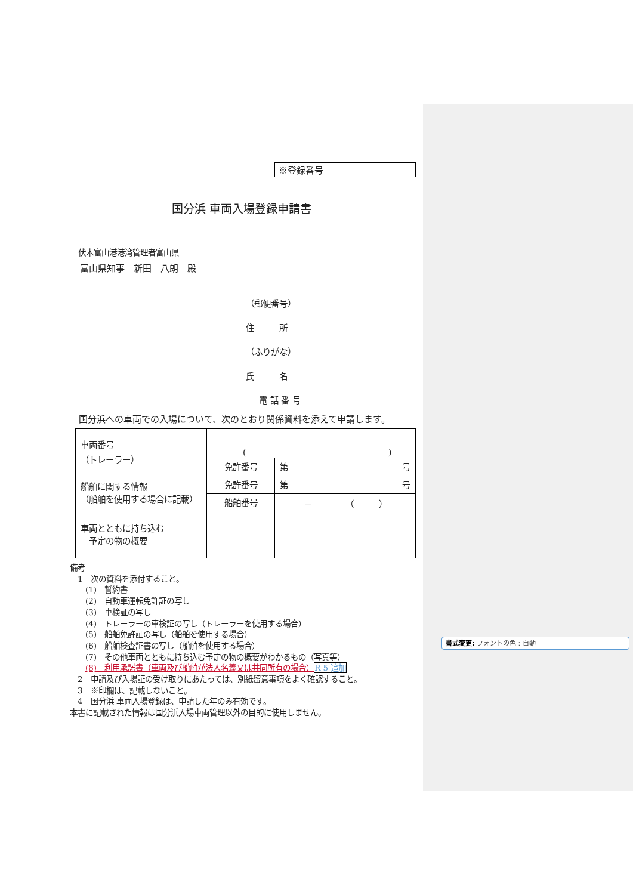| ※登録番号 | |
国分浜 車両入場登録申請書
伏木富山港港湾管理者富山県
富山県知事　新田　八朗　殿
（郵便番号）
住　　　所
（ふりがな）
氏　　　名
電 話 番 号
国分浜への車両での入場について、次のとおり関係資料を添えて申請します。
| 車両番号 （トレーラー） | ( ) | |
| | 免許番号 | 第 号 |
| 船舶に関する情報 （船舶を使用する場合に記載） | 免許番号 | 第 号 |
| | 船舶番号 | － （ ） |
| 車両とともに持ち込む 予定の物の概要 | | |
備考
　1　次の資料を添付すること。
　　(1)　誓約書
　　(2)　自動車運転免許証の写し
　　(3)　車検証の写し
　　(4)　トレーラーの車検証の写し（トレーラーを使用する場合）
　　(5)　船舶免許証の写し（船舶を使用する場合）
　　(6)　船舶検査証書の写し（船舶を使用する場合）
　　(7)　その他車両とともに持ち込む予定の物の概要がわかるもの（写真等）
　　(8)　利用承諾書（車両及び船舶が法人名義又は共同所有の場合）R 5 追加
　2　申請及び入場証の受け取りにあたっては、別紙留意事項をよく確認すること。
　3　※印欄は、記載しないこと。
　4　国分浜 車両入場登録は、申請した年のみ有効です。
本書に記載された情報は国分浜入場車両管理以外の目的に使用しません。
書式変更: フォントの色 : 自動